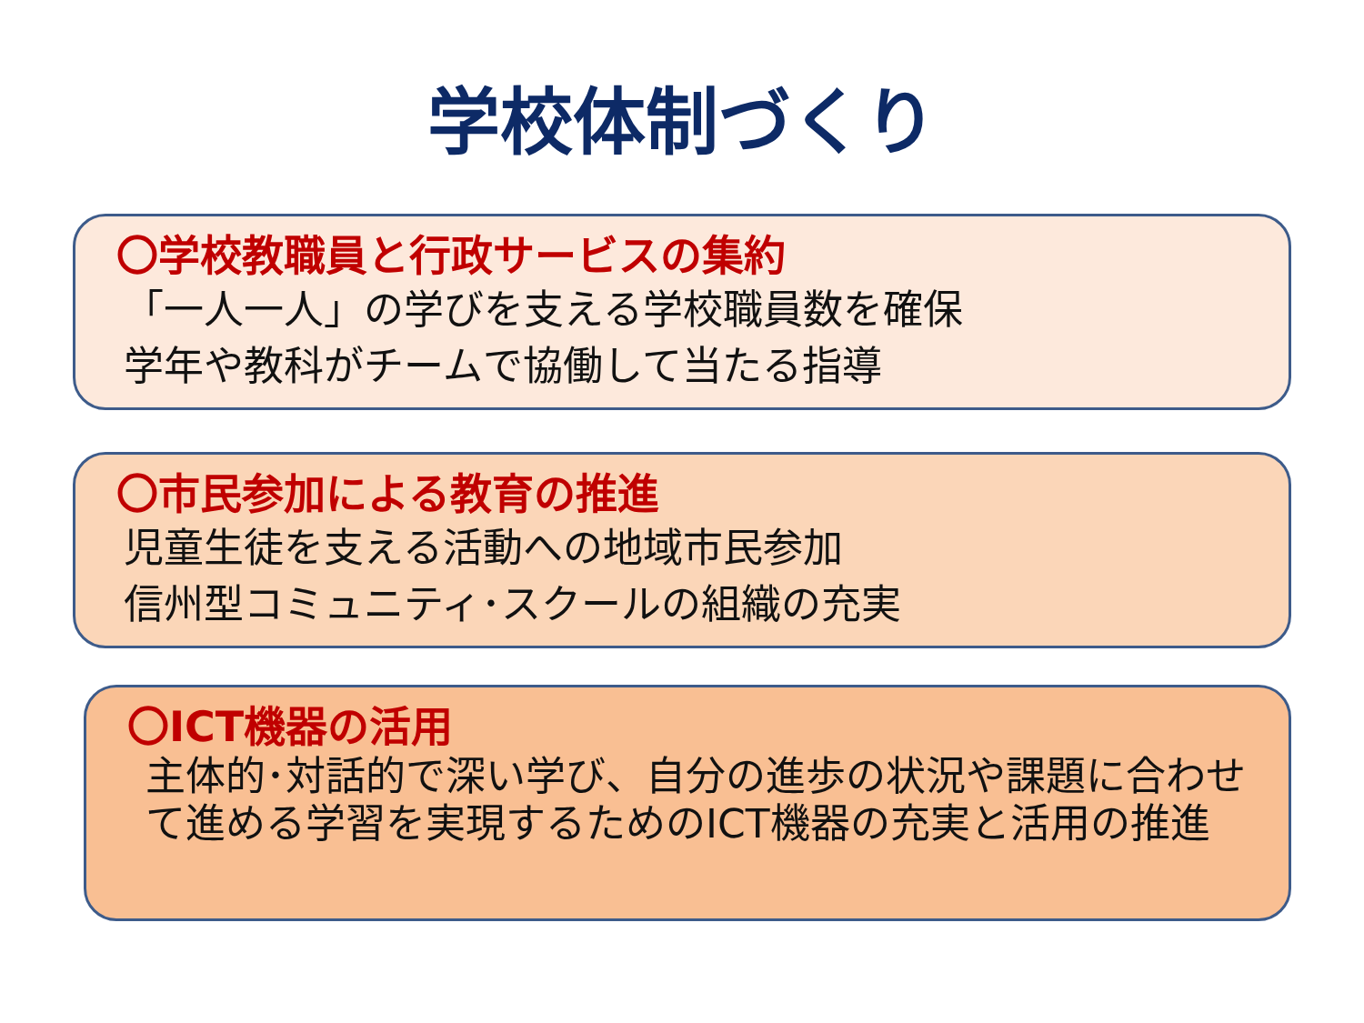学校体制づくり
〇学校教職員と行政サービスの集約
「一人一人」の学びを支える学校職員数を確保
学年や教科がチームで協働して当たる指導
〇市民参加による教育の推進
児童生徒を支える活動への地域市民参加
信州型コミュニティ･スクールの組織の充実
〇ICT機器の活用
主体的･対話的で深い学び、自分の進歩の状況や課題に合わせて進める学習を実現するためのICT機器の充実と活用の推進